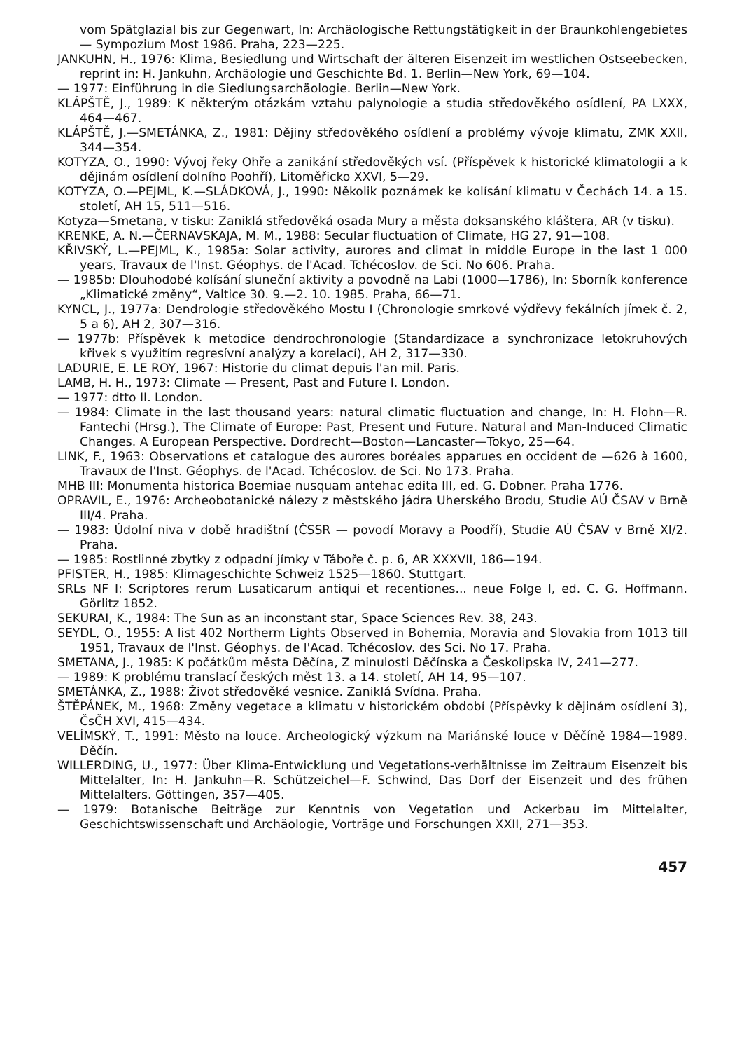vom Spätglazial bis zur Gegenwart, In: Archäologische Rettungstätigkeit in der Braunkohlengebietes — Sympozium Most 1986. Praha, 223—225.
JANKUHN, H., 1976: Klima, Besiedlung und Wirtschaft der älteren Eisenzeit im westlichen Ostseebecken, reprint in: H. Jankuhn, Archäologie und Geschichte Bd. 1. Berlin—New York, 69—104.
— 1977: Einführung in die Siedlungsarchäologie. Berlin—New York.
KLÁPŠTĚ, J., 1989: K některým otázkám vztahu palynologie a studia středověkého osídlení, PA LXXX, 464—467.
KLÁPŠTĚ, J.—SMETÁNKA, Z., 1981: Dějiny středověkého osídlení a problémy vývoje klimatu, ZMK XXII, 344—354.
KOTYZA, O., 1990: Vývoj řeky Ohře a zanikání středověkých vsí. (Příspěvek k historické klimatologii a k dějinám osídlení dolního Poohří), Litoměřicko XXVI, 5—29.
KOTYZA, O.—PEJML, K.—SLÁDKOVÁ, J., 1990: Několik poznámek ke kolísání klimatu v Čechách 14. a 15. století, AH 15, 511—516.
Kotyza—Smetana, v tisku: Zaniklá středověká osada Mury a města doksanského kláštera, AR (v tisku).
KRENKE, A. N.—ČERNAVSKAJA, M. M., 1988: Secular fluctuation of Climate, HG 27, 91—108.
KŘIVSKÝ, L.—PEJML, K., 1985a: Solar activity, aurores and climat in middle Europe in the last 1 000 years, Travaux de l'Inst. Géophys. de l'Acad. Tchécoslov. de Sci. No 606. Praha.
— 1985b: Dlouhodobé kolísání sluneční aktivity a povodně na Labi (1000—1786), In: Sborník konference „Klimatické změny“, Valtice 30. 9.—2. 10. 1985. Praha, 66—71.
KYNCL, J., 1977a: Dendrologie středověkého Mostu I (Chronologie smrkové výdřevy fekálních jímek č. 2, 5 a 6), AH 2, 307—316.
— 1977b: Příspěvek k metodice dendrochronologie (Standardizace a synchronizace letokruhových křivek s využitím regresívní analýzy a korelací), AH 2, 317—330.
LADURIE, E. LE ROY, 1967: Historie du climat depuis l'an mil. Paris.
LAMB, H. H., 1973: Climate — Present, Past and Future I. London.
— 1977: dtto II. London.
— 1984: Climate in the last thousand years: natural climatic fluctuation and change, In: H. Flohn—R. Fantechi (Hrsg.), The Climate of Europe: Past, Present und Future. Natural and Man-Induced Climatic Changes. A European Perspective. Dordrecht—Boston—Lancaster—Tokyo, 25—64.
LINK, F., 1963: Observations et catalogue des aurores boréales apparues en occident de —626 à 1600, Travaux de l'Inst. Géophys. de l'Acad. Tchécoslov. de Sci. No 173. Praha.
MHB III: Monumenta historica Boemiae nusquam antehac edita III, ed. G. Dobner. Praha 1776.
OPRAVIL, E., 1976: Archeobotanické nálezy z městského jádra Uherského Brodu, Studie AÚ ČSAV v Brně III/4. Praha.
— 1983: Údolní niva v době hradištní (ČSSR — povodí Moravy a Poodří), Studie AÚ ČSAV v Brně XI/2. Praha.
— 1985: Rostlinné zbytky z odpadní jímky v Táboře č. p. 6, AR XXXVII, 186—194.
PFISTER, H., 1985: Klimageschichte Schweiz 1525—1860. Stuttgart.
SRLs NF I: Scriptores rerum Lusaticarum antiqui et recentiones... neue Folge I, ed. C. G. Hoffmann. Görlitz 1852.
SEKURAI, K., 1984: The Sun as an inconstant star, Space Sciences Rev. 38, 243.
SEYDL, O., 1955: A list 402 Northerm Lights Observed in Bohemia, Moravia and Slovakia from 1013 till 1951, Travaux de l'Inst. Géophys. de l'Acad. Tchécoslov. des Sci. No 17. Praha.
SMETANA, J., 1985: K počátkům města Děčína, Z minulosti Děčínska a Českolipska IV, 241—277.
— 1989: K problému translací českých měst 13. a 14. století, AH 14, 95—107.
SMETÁNKA, Z., 1988: Život středověké vesnice. Zaniklá Svídna. Praha.
ŠTĚPÁNEK, M., 1968: Změny vegetace a klimatu v historickém období (Příspěvky k dějinám osídlení 3), ČsČH XVI, 415—434.
VELÍMSKÝ, T., 1991: Město na louce. Archeologický výzkum na Mariánské louce v Děčíně 1984—1989. Děčín.
WILLERDING, U., 1977: Über Klima-Entwicklung und Vegetations-verhältnisse im Zeitraum Eisenzeit bis Mittelalter, In: H. Jankuhn—R. Schützeichel—F. Schwind, Das Dorf der Eisenzeit und des frühen Mittelalters. Göttingen, 357—405.
— 1979: Botanische Beiträge zur Kenntnis von Vegetation und Ackerbau im Mittelalter, Geschichtswissenschaft und Archäologie, Vorträge und Forschungen XXII, 271—353.
457